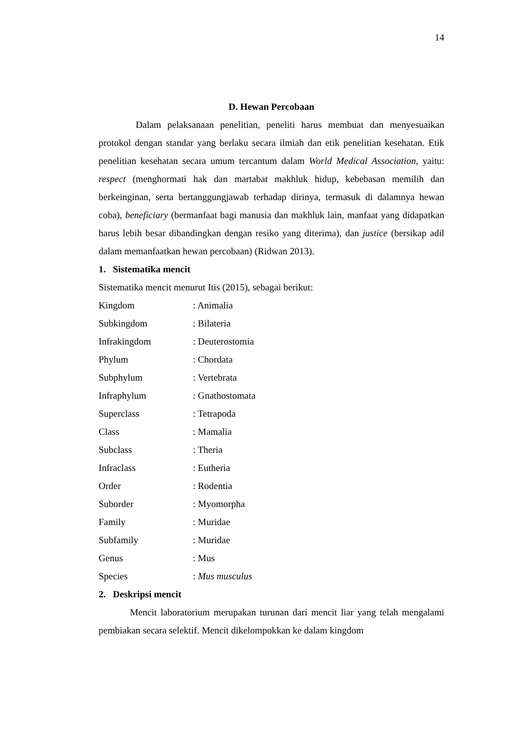14
D. Hewan Percobaan
Dalam pelaksanaan penelitian, peneliti harus membuat dan menyesuaikan protokol dengan standar yang berlaku secara ilmiah dan etik penelitian kesehatan. Etik penelitian kesehatan secara umum tercantum dalam World Medical Association, yaitu: respect (menghormati hak dan martabat makhluk hidup, kebebasan memilih dan berkeinginan, serta bertanggungjawab terhadap dirinya, termasuk di dalamnya hewan coba), beneficiary (bermanfaat bagi manusia dan makhluk lain, manfaat yang didapatkan harus lebih besar dibandingkan dengan resiko yang diterima), dan justice (bersikap adil dalam memanfaatkan hewan percobaan) (Ridwan 2013).
1. Sistematika mencit
Sistematika mencit menurut Itis (2015), sebagai berikut:
Kingdom: Animalia
Subkingdom: Bilateria
Infrakingdom: Deuterostomia
Phylum: Chordata
Subphylum: Vertebrata
Infraphylum: Gnathostomata
Superclass: Tetrapoda
Class: Mamalia
Subclass: Theria
Infraclass: Eutheria
Order: Rodentia
Suborder: Myomorpha
Family: Muridae
Subfamily: Muridae
Genus: Mus
Species: Mus musculus
2. Deskripsi mencit
Mencit laboratorium merupakan turunan dari mencit liar yang telah mengalami pembiakan secara selektif. Mencit dikelompokkan ke dalam kingdom